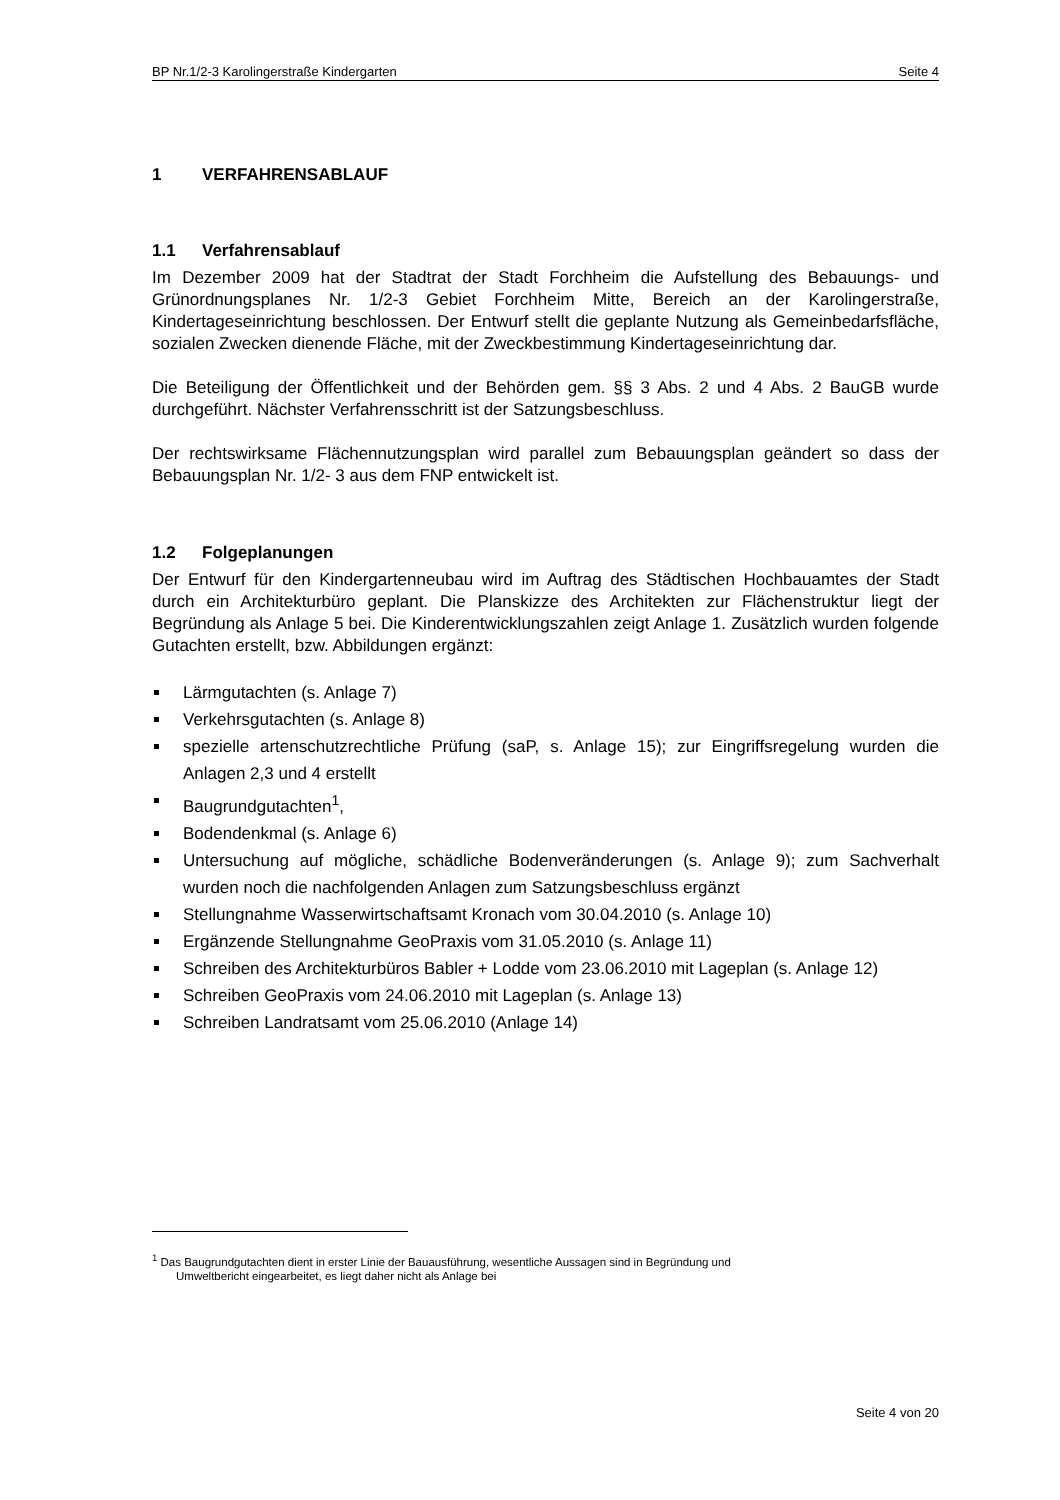BP Nr.1/2-3 Karolingerstraße Kindergarten Seite 4
1 VERFAHRENSABLAUF
1.1 Verfahrensablauf
Im Dezember 2009 hat der Stadtrat der Stadt Forchheim die Aufstellung des Bebauungs- und Grünordnungsplanes Nr. 1/2-3 Gebiet Forchheim Mitte, Bereich an der Karolingerstraße, Kindertageseinrichtung beschlossen. Der Entwurf stellt die geplante Nutzung als Gemeinbedarfsfläche, sozialen Zwecken dienende Fläche, mit der Zweckbestimmung Kindertageseinrichtung dar.
Die Beteiligung der Öffentlichkeit und der Behörden gem. §§ 3 Abs. 2 und 4 Abs. 2 BauGB wurde durchgeführt. Nächster Verfahrensschritt ist der Satzungsbeschluss.
Der rechtswirksame Flächennutzungsplan wird parallel zum Bebauungsplan geändert so dass der Bebauungsplan Nr. 1/2- 3 aus dem FNP entwickelt ist.
1.2 Folgeplanungen
Der Entwurf für den Kindergartenneubau wird im Auftrag des Städtischen Hochbauamtes der Stadt durch ein Architekturbüro geplant. Die Planskizze des Architekten zur Flächenstruktur liegt der Begründung als Anlage 5 bei. Die Kinderentwicklungszahlen zeigt Anlage 1. Zusätzlich wurden folgende Gutachten erstellt, bzw. Abbildungen ergänzt:
Lärmgutachten (s. Anlage 7)
Verkehrsgutachten (s. Anlage 8)
spezielle artenschutzrechtliche Prüfung (saP, s. Anlage 15); zur Eingriffsregelung wurden die Anlagen 2,3 und 4 erstellt
Baugrundgutachten<sup>1</sup>,
Bodendenkmal (s. Anlage 6)
Untersuchung auf mögliche, schädliche Bodenveränderungen (s. Anlage 9); zum Sachverhalt wurden noch die nachfolgenden Anlagen zum Satzungsbeschluss ergänzt
Stellungnahme Wasserwirtschaftsamt Kronach vom 30.04.2010 (s. Anlage 10)
Ergänzende Stellungnahme GeoPraxis vom 31.05.2010 (s. Anlage 11)
Schreiben des Architekturbüros Babler + Lodde vom 23.06.2010 mit Lageplan (s. Anlage 12)
Schreiben GeoPraxis vom 24.06.2010 mit Lageplan (s. Anlage 13)
Schreiben Landratsamt vom 25.06.2010 (Anlage 14)
<sup>1</sup> Das Baugrundgutachten dient in erster Linie der Bauausführung, wesentliche Aussagen sind in Begründung und
Umweltbericht eingearbeitet, es liegt daher nicht als Anlage bei
Seite 4 von 20